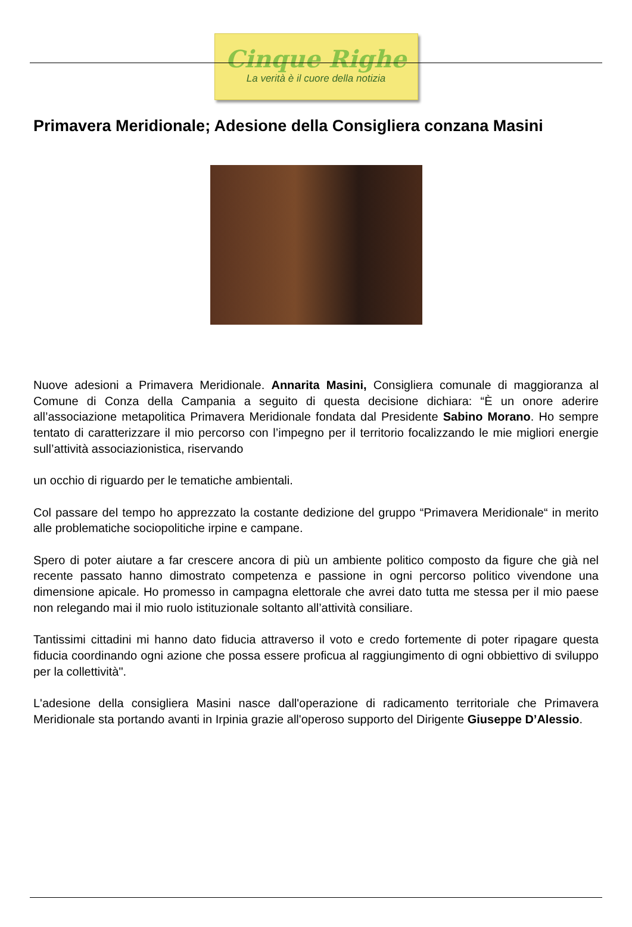Cinque Righe
La verità è il cuore della notizia
Primavera Meridionale; Adesione della Consigliera conzana Masini
Nuove adesioni a Primavera Meridionale. Annarita Masini, Consigliera comunale di maggioranza al Comune di Conza della Campania a seguito di questa decisione dichiara: “È un onore aderire all’associazione metapolitica Primavera Meridionale fondata dal Presidente Sabino Morano. Ho sempre tentato di caratterizzare il mio percorso con l’impegno per il territorio focalizzando le mie migliori energie sull’attività associazionistica, riservando
un occhio di riguardo per le tematiche ambientali.
Col passare del tempo ho apprezzato la costante dedizione del gruppo “Primavera Meridionale“ in merito alle problematiche sociopolitiche irpine e campane.
Spero di poter aiutare a far crescere ancora di più un ambiente politico composto da figure che già nel recente passato hanno dimostrato competenza e passione in ogni percorso politico vivendone una dimensione apicale. Ho promesso in campagna elettorale che avrei dato tutta me stessa per il mio paese non relegando mai il mio ruolo istituzionale soltanto all’attività consiliare.
Tantissimi cittadini mi hanno dato fiducia attraverso il voto e credo fortemente di poter ripagare questa fiducia coordinando ogni azione che possa essere proficua al raggiungimento di ogni obbiettivo di sviluppo per la collettività".
L'adesione della consigliera Masini nasce dall'operazione di radicamento territoriale che Primavera Meridionale sta portando avanti in Irpinia grazie all'operoso supporto del Dirigente Giuseppe D’Alessio.